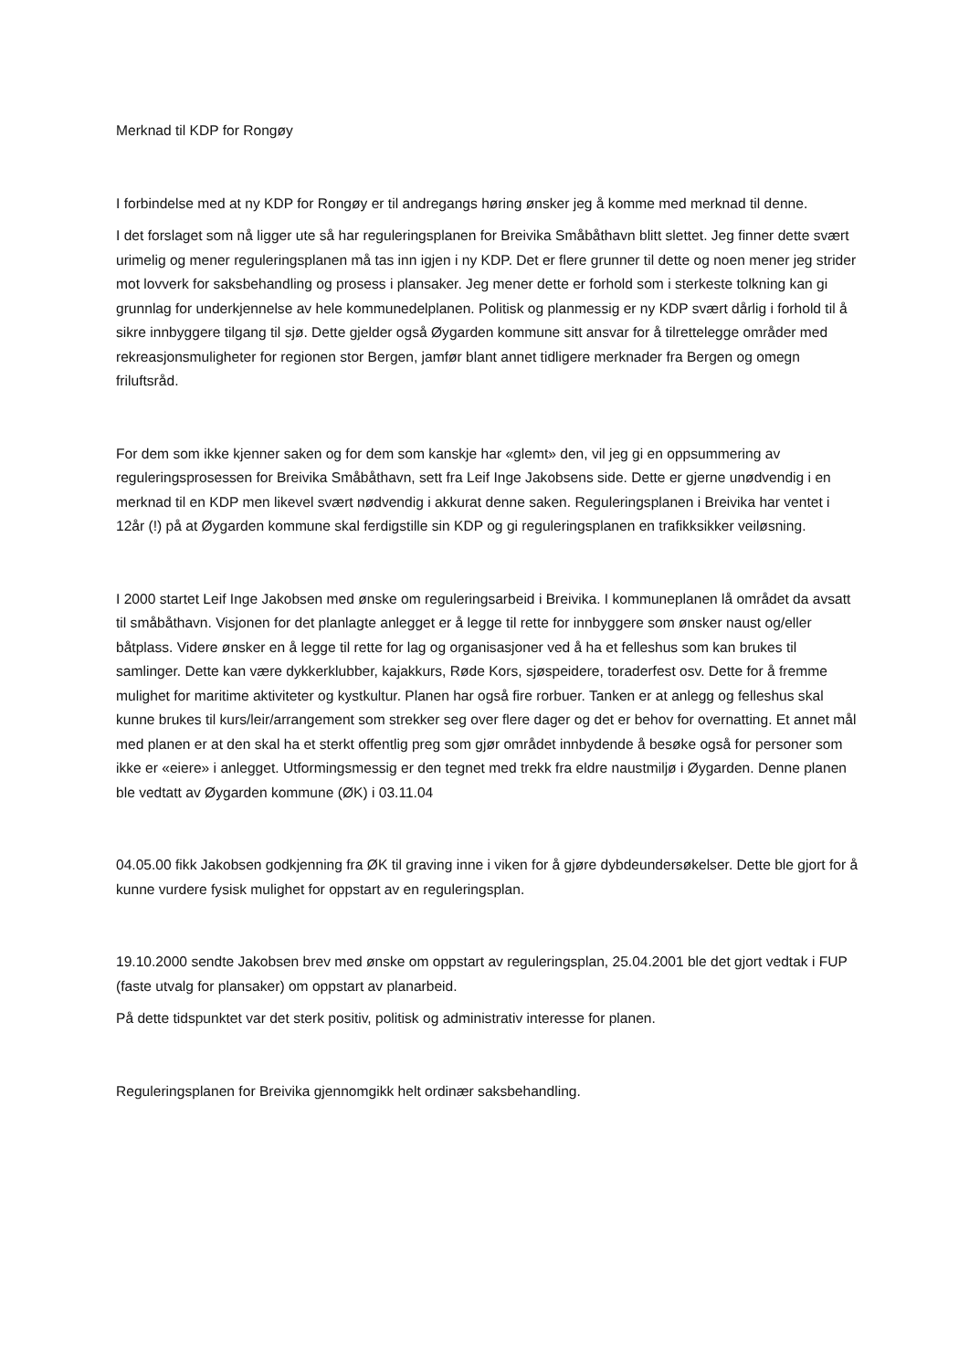Merknad til KDP for Rongøy
I forbindelse med at ny KDP for Rongøy er til andregangs høring ønsker jeg å komme med merknad til denne.
I det forslaget som nå ligger ute så har reguleringsplanen for Breivika Småbåthavn blitt slettet. Jeg finner dette svært urimelig og mener reguleringsplanen må tas inn igjen i ny KDP. Det er flere grunner til dette og noen mener jeg strider mot lovverk for saksbehandling og prosess i plansaker. Jeg mener dette er forhold som i sterkeste tolkning kan gi grunnlag for underkjennelse av hele kommunedelplanen. Politisk og planmessig er ny KDP svært dårlig i forhold til å sikre innbyggere tilgang til sjø. Dette gjelder også Øygarden kommune sitt ansvar for å tilrettelegge områder med rekreasjonsmuligheter for regionen stor Bergen, jamfør blant annet tidligere merknader fra Bergen og omegn friluftsråd.
For dem som ikke kjenner saken og for dem som kanskje har «glemt» den, vil jeg gi en oppsummering av reguleringsprosessen for Breivika Småbåthavn, sett fra Leif Inge Jakobsens side. Dette er gjerne unødvendig i en merknad til en KDP men likevel svært nødvendig i akkurat denne saken. Reguleringsplanen i Breivika har ventet i 12år (!) på at Øygarden kommune skal ferdigstille sin KDP og gi reguleringsplanen en trafikksikker veiløsning.
I 2000 startet Leif Inge Jakobsen med ønske om reguleringsarbeid i Breivika. I kommuneplanen lå området da avsatt til småbåthavn. Visjonen for det planlagte anlegget er å legge til rette for innbyggere som ønsker naust og/eller båtplass. Videre ønsker en å legge til rette for lag og organisasjoner ved å ha et felleshus som kan brukes til samlinger. Dette kan være dykkerklubber, kajakkurs, Røde Kors, sjøspeidere, toraderfest osv. Dette for å fremme mulighet for maritime aktiviteter og kystkultur. Planen har også fire rorbuer. Tanken er at anlegg og felleshus skal kunne brukes til kurs/leir/arrangement som strekker seg over flere dager og det er behov for overnatting. Et annet mål med planen er at den skal ha et sterkt offentlig preg som gjør området innbydende å besøke også for personer som ikke er «eiere» i anlegget. Utformingsmessig er den tegnet med trekk fra eldre naustmiljø i Øygarden. Denne planen ble vedtatt av Øygarden kommune (ØK) i 03.11.04
04.05.00 fikk Jakobsen godkjenning fra ØK til graving inne i viken for å gjøre dybdeundersøkelser. Dette ble gjort for å kunne vurdere fysisk mulighet for oppstart av en reguleringsplan.
19.10.2000 sendte Jakobsen brev med ønske om oppstart av reguleringsplan, 25.04.2001 ble det gjort vedtak i FUP (faste utvalg for plansaker) om oppstart av planarbeid.
På dette tidspunktet var det sterk positiv, politisk og administrativ interesse for planen.
Reguleringsplanen for Breivika gjennomgikk helt ordinær saksbehandling.